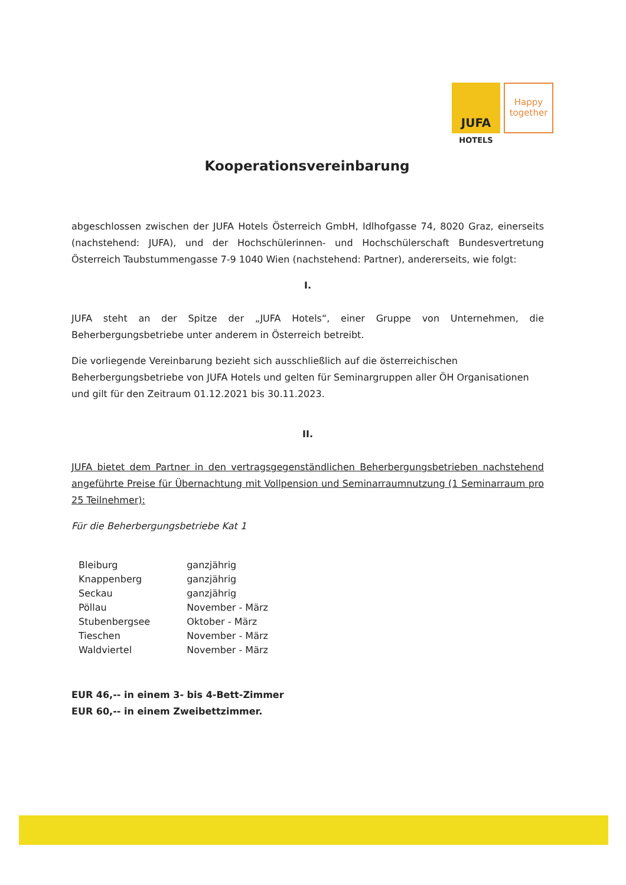JUFA
Happy together
HOTELS
Kooperationsvereinbarung
abgeschlossen zwischen der JUFA Hotels Österreich GmbH, Idlhofgasse 74, 8020 Graz, einerseits (nachstehend: JUFA), und der Hochschülerinnen- und Hochschülerschaft Bundesvertretung Österreich Taubstummengasse 7-9 1040 Wien (nachstehend: Partner), andererseits, wie folgt:
I.
JUFA steht an der Spitze der „JUFA Hotels“, einer Gruppe von Unternehmen, die Beherbergungsbetriebe unter anderem in Österreich betreibt.
Die vorliegende Vereinbarung bezieht sich ausschließlich auf die österreichischen Beherbergungsbetriebe von JUFA Hotels und gelten für Seminargruppen aller ÖH Organisationen und gilt für den Zeitraum 01.12.2021 bis 30.11.2023.
II.
JUFA bietet dem Partner in den vertragsgegenständlichen Beherbergungsbetrieben nachstehend angeführte Preise für Übernachtung mit Vollpension und Seminarraumnutzung (1 Seminarraum pro 25 Teilnehmer):
Für die Beherbergungsbetriebe Kat 1
| Bleiburg | ganzjährig |
| Knappenberg | ganzjährig |
| Seckau | ganzjährig |
| Pöllau | November - März |
| Stubenbergsee | Oktober - März |
| Tieschen | November - März |
| Waldviertel | November - März |
EUR 46,-- in einem 3- bis 4-Bett-Zimmer
EUR 60,-- in einem Zweibettzimmer.